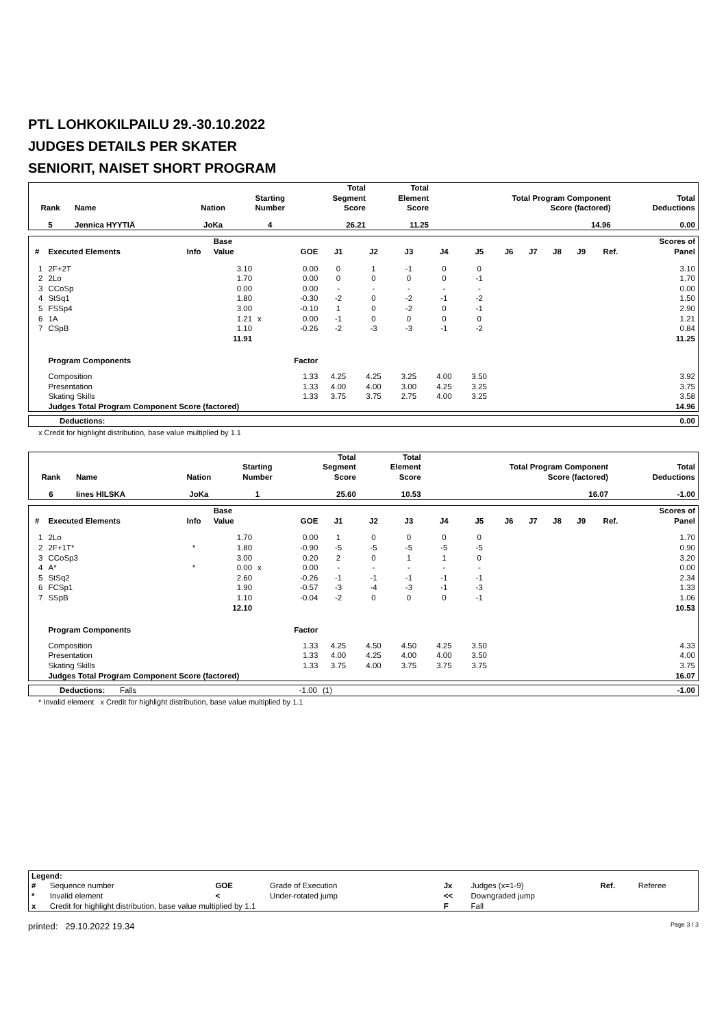PTL LOHKOKILPAILU 29.-30.10.2022
JUDGES DETAILS PER SKATER
SENIORIT, NAISET SHORT PROGRAM
| Rank | Name | Nation | Starting Number | Total Segment Score | Total Element Score | Total Program Component Score (factored) | Total Deductions |
| --- | --- | --- | --- | --- | --- | --- | --- |
| 5 | Jennica HYYTIÄ | JoKa | 4 | 26.21 | 11.25 | 14.96 | 0.00 |
| # | Executed Elements | Info | Base Value | | GOE | J1 | J2 | J3 | J4 | J5 | J6 | J7 | J8 | J9 | Ref. | Scores of Panel |
| --- | --- | --- | --- | --- | --- | --- | --- | --- | --- | --- | --- | --- | --- | --- | --- | --- |
| 1 | 2F+2T | | 3.10 | | 0.00 | 0 | 1 | -1 | 0 | 0 | | | | | | 3.10 |
| 2 | 2Lo | | 1.70 | | 0.00 | 0 | 0 | 0 | 0 | -1 | | | | | | 1.70 |
| 3 | CCoSp | | 0.00 | | 0.00 | - | - | - | - | - | | | | | | 0.00 |
| 4 | StSq1 | | 1.80 | | -0.30 | -2 | 0 | -2 | -1 | -2 | | | | | | 1.50 |
| 5 | FSSp4 | | 3.00 | | -0.10 | 1 | 0 | -2 | 0 | -1 | | | | | | 2.90 |
| 6 | 1A | | 1.21 | x | 0.00 | -1 | 0 | 0 | 0 | 0 | | | | | | 1.21 |
| 7 | CSpB | | 1.10 | | -0.26 | -2 | -3 | -3 | -1 | -2 | | | | | | 0.84 |
| | | | 11.91 | | | | | | | | | | | | | 11.25 |
| | Program Components | | | | Factor | | | | | | | | | | | |
| | Composition | | | | 1.33 | 4.25 | 4.25 | 3.25 | 4.00 | 3.50 | | | | | | 3.92 |
| | Presentation | | | | 1.33 | 4.00 | 4.00 | 3.00 | 4.25 | 3.25 | | | | | | 3.75 |
| | Skating Skills | | | | 1.33 | 3.75 | 3.75 | 2.75 | 4.00 | 3.25 | | | | | | 3.58 |
| | Judges Total Program Component Score (factored) | | | | | | | | | | | | | | | 14.96 |
| Deductions: | 0.00 |
x Credit for highlight distribution, base value multiplied by 1.1
| Rank | Name | Nation | Starting Number | Total Segment Score | Total Element Score | Total Program Component Score (factored) | Total Deductions |
| --- | --- | --- | --- | --- | --- | --- | --- |
| 6 | Iines HILSKA | JoKa | 1 | 25.60 | 10.53 | 16.07 | -1.00 |
| # | Executed Elements | Info | Base Value | | GOE | J1 | J2 | J3 | J4 | J5 | J6 | J7 | J8 | J9 | Ref. | Scores of Panel |
| --- | --- | --- | --- | --- | --- | --- | --- | --- | --- | --- | --- | --- | --- | --- | --- | --- |
| 1 | 2Lo | | 1.70 | | 0.00 | 1 | 0 | 0 | 0 | 0 | | | | | | 1.70 |
| 2 | 2F+1T* | * | 1.80 | | -0.90 | -5 | -5 | -5 | -5 | -5 | | | | | | 0.90 |
| 3 | CCoSp3 | | 3.00 | | 0.20 | 2 | 0 | 1 | 1 | 0 | | | | | | 3.20 |
| 4 | A* | * | 0.00 | x | 0.00 | - | - | - | - | - | | | | | | 0.00 |
| 5 | StSq2 | | 2.60 | | -0.26 | -1 | -1 | -1 | -1 | -1 | | | | | | 2.34 |
| 6 | FCSp1 | | 1.90 | | -0.57 | -3 | -4 | -3 | -1 | -3 | | | | | | 1.33 |
| 7 | SSpB | | 1.10 | | -0.04 | -2 | 0 | 0 | 0 | -1 | | | | | | 1.06 |
| | | | 12.10 | | | | | | | | | | | | | 10.53 |
| | Program Components | | | | Factor | | | | | | | | | | | |
| | Composition | | | | 1.33 | 4.25 | 4.50 | 4.50 | 4.25 | 3.50 | | | | | | 4.33 |
| | Presentation | | | | 1.33 | 4.00 | 4.25 | 4.00 | 4.00 | 3.50 | | | | | | 4.00 |
| | Skating Skills | | | | 1.33 | 3.75 | 4.00 | 3.75 | 3.75 | 3.75 | | | | | | 3.75 |
| | Judges Total Program Component Score (factored) | | | | | | | | | | | | | | | 16.07 |
| Deductions: | Falls | -1.00 | (1) | -1.00 |
* Invalid element x Credit for highlight distribution, base value multiplied by 1.1
| Legend: | | | | | | | |
| # | Sequence number | GOE | Grade of Execution | Jx | Judges (x=1-9) | Ref. | Referee |
| * | Invalid element | < | Under-rotated jump | << | Downgraded jump | | |
| x | Credit for highlight distribution, base value multiplied by 1.1 | | | F | Fall | | |
printed: 29.10.2022 19.34 Page 3 / 3